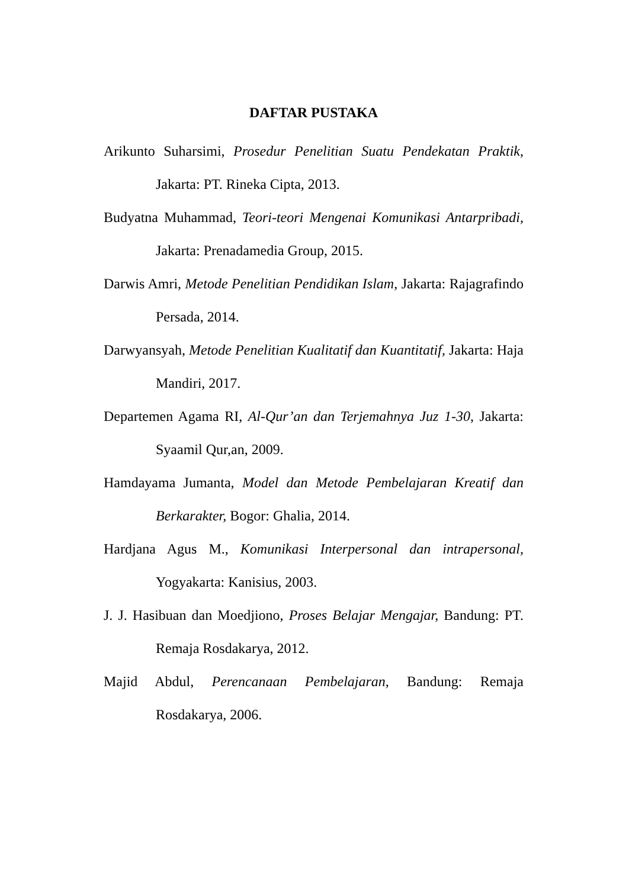DAFTAR PUSTAKA
Arikunto Suharsimi, Prosedur Penelitian Suatu Pendekatan Praktik, Jakarta: PT. Rineka Cipta, 2013.
Budyatna Muhammad, Teori-teori Mengenai Komunikasi Antarpribadi, Jakarta: Prenadamedia Group, 2015.
Darwis Amri, Metode Penelitian Pendidikan Islam, Jakarta: Rajagrafindo Persada, 2014.
Darwyansyah, Metode Penelitian Kualitatif dan Kuantitatif, Jakarta: Haja Mandiri, 2017.
Departemen Agama RI, Al-Qur’an dan Terjemahnya Juz 1-30, Jakarta: Syaamil Qur,an, 2009.
Hamdayama Jumanta, Model dan Metode Pembelajaran Kreatif dan Berkarakter, Bogor: Ghalia, 2014.
Hardjana Agus M., Komunikasi Interpersonal dan intrapersonal, Yogyakarta: Kanisius, 2003.
J. J. Hasibuan dan Moedjiono, Proses Belajar Mengajar, Bandung: PT. Remaja Rosdakarya, 2012.
Majid Abdul, Perencanaan Pembelajaran, Bandung: Remaja Rosdakarya, 2006.